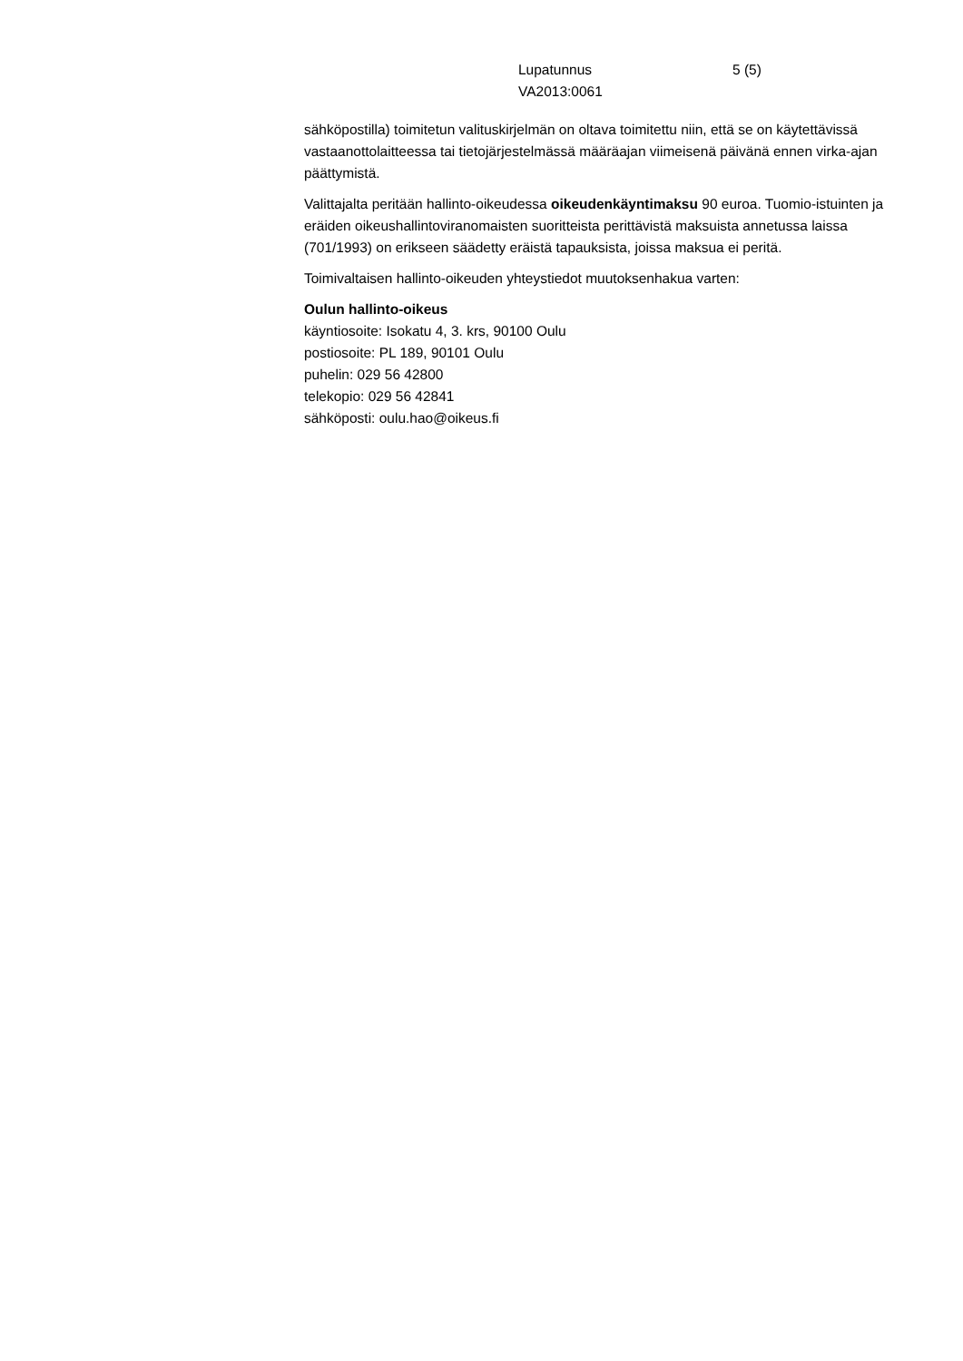Lupatunnus
VA2013:0061
5 (5)
sähköpostilla) toimitetun valituskirjelmän on oltava toimitettu niin, että se on käytettävissä vastaanottolaitteessa tai tietojärjestelmässä määräajan viimeisenä päivänä ennen virka-ajan päättymistä.
Valittajalta peritään hallinto-oikeudessa oikeudenkäyntimaksu 90 euroa. Tuomio-istuinten ja eräiden oikeushallintoviranomaisten suoritteista perittävistä maksuista annetussa laissa (701/1993) on erikseen säädetty eräistä tapauksista, joissa maksua ei peritä.
Toimivaltaisen hallinto-oikeuden yhteystiedot muutoksenhakua varten:
Oulun hallinto-oikeus
käyntiosoite: Isokatu 4, 3. krs, 90100 Oulu
postiosoite: PL 189, 90101 Oulu
puhelin: 029 56 42800
telekopio: 029 56 42841
sähköposti: oulu.hao@oikeus.fi